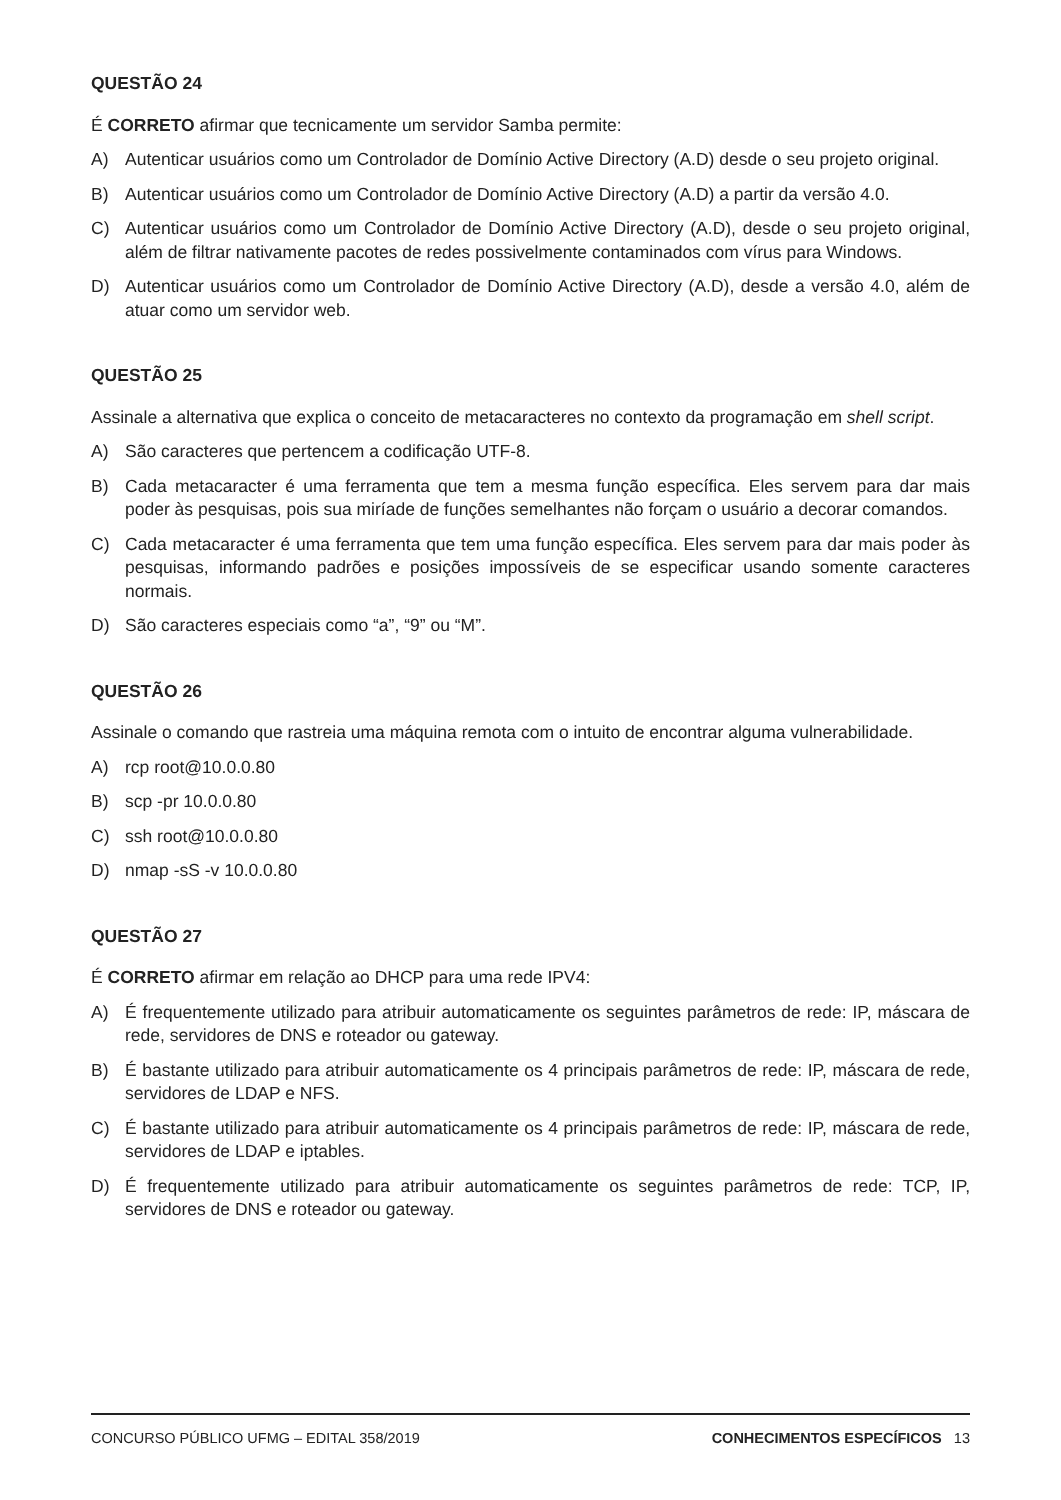QUESTÃO 24
É CORRETO afirmar que tecnicamente um servidor Samba permite:
A) Autenticar usuários como um Controlador de Domínio Active Directory (A.D) desde o seu projeto original.
B) Autenticar usuários como um Controlador de Domínio Active Directory (A.D) a partir da versão 4.0.
C) Autenticar usuários como um Controlador de Domínio Active Directory (A.D), desde o seu projeto original, além de filtrar nativamente pacotes de redes possivelmente contaminados com vírus para Windows.
D) Autenticar usuários como um Controlador de Domínio Active Directory (A.D), desde a versão 4.0, além de atuar como um servidor web.
QUESTÃO 25
Assinale a alternativa que explica o conceito de metacaracteres no contexto da programação em shell script.
A) São caracteres que pertencem a codificação UTF-8.
B) Cada metacaracter é uma ferramenta que tem a mesma função específica. Eles servem para dar mais poder às pesquisas, pois sua miríade de funções semelhantes não forçam o usuário a decorar comandos.
C) Cada metacaracter é uma ferramenta que tem uma função específica. Eles servem para dar mais poder às pesquisas, informando padrões e posições impossíveis de se especificar usando somente caracteres normais.
D) São caracteres especiais como “a”, “9” ou “M”.
QUESTÃO 26
Assinale o comando que rastreia uma máquina remota com o intuito de encontrar alguma vulnerabilidade.
A) rcp root@10.0.0.80
B) scp -pr 10.0.0.80
C) ssh root@10.0.0.80
D) nmap -sS -v 10.0.0.80
QUESTÃO 27
É CORRETO afirmar em relação ao DHCP para uma rede IPV4:
A) É frequentemente utilizado para atribuir automaticamente os seguintes parâmetros de rede: IP, máscara de rede, servidores de DNS e roteador ou gateway.
B) É bastante utilizado para atribuir automaticamente os 4 principais parâmetros de rede: IP, máscara de rede, servidores de LDAP e NFS.
C) É bastante utilizado para atribuir automaticamente os 4 principais parâmetros de rede: IP, máscara de rede, servidores de LDAP e iptables.
D) É frequentemente utilizado para atribuir automaticamente os seguintes parâmetros de rede: TCP, IP, servidores de DNS e roteador ou gateway.
CONCURSO PÚBLICO UFMG – EDITAL 358/2019 CONHECIMENTOS ESPECÍFICOS 13